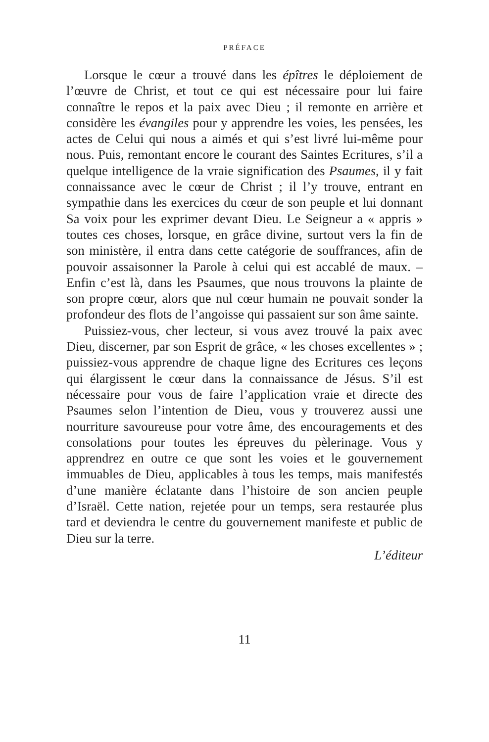PRÉFACE
Lorsque le cœur a trouvé dans les épîtres le déploiement de l’œuvre de Christ, et tout ce qui est nécessaire pour lui faire connaître le repos et la paix avec Dieu ; il remonte en arrière et considère les évangiles pour y apprendre les voies, les pensées, les actes de Celui qui nous a aimés et qui s’est livré lui-même pour nous. Puis, remontant encore le courant des Saintes Ecritures, s’il a quelque intelligence de la vraie signification des Psaumes, il y fait connaissance avec le cœur de Christ ; il l’y trouve, entrant en sympathie dans les exercices du cœur de son peuple et lui donnant Sa voix pour les exprimer devant Dieu. Le Seigneur a « appris » toutes ces choses, lorsque, en grâce divine, surtout vers la fin de son ministère, il entra dans cette catégorie de souffrances, afin de pouvoir assaisonner la Parole à celui qui est accablé de maux. – Enfin c’est là, dans les Psaumes, que nous trouvons la plainte de son propre cœur, alors que nul cœur humain ne pouvait sonder la profondeur des flots de l’angoisse qui passaient sur son âme sainte.
Puissiez-vous, cher lecteur, si vous avez trouvé la paix avec Dieu, discerner, par son Esprit de grâce, « les choses excellentes » ; puissiez-vous apprendre de chaque ligne des Ecritures ces leçons qui élargissent le cœur dans la connaissance de Jésus. S’il est nécessaire pour vous de faire l’application vraie et directe des Psaumes selon l’intention de Dieu, vous y trouverez aussi une nourriture savoureuse pour votre âme, des encouragements et des consolations pour toutes les épreuves du pèlerinage. Vous y apprendrez en outre ce que sont les voies et le gouvernement immuables de Dieu, applicables à tous les temps, mais manifestés d’une manière éclatante dans l’histoire de son ancien peuple d’Israël. Cette nation, rejetée pour un temps, sera restaurée plus tard et deviendra le centre du gouvernement manifeste et public de Dieu sur la terre.
L’éditeur
11